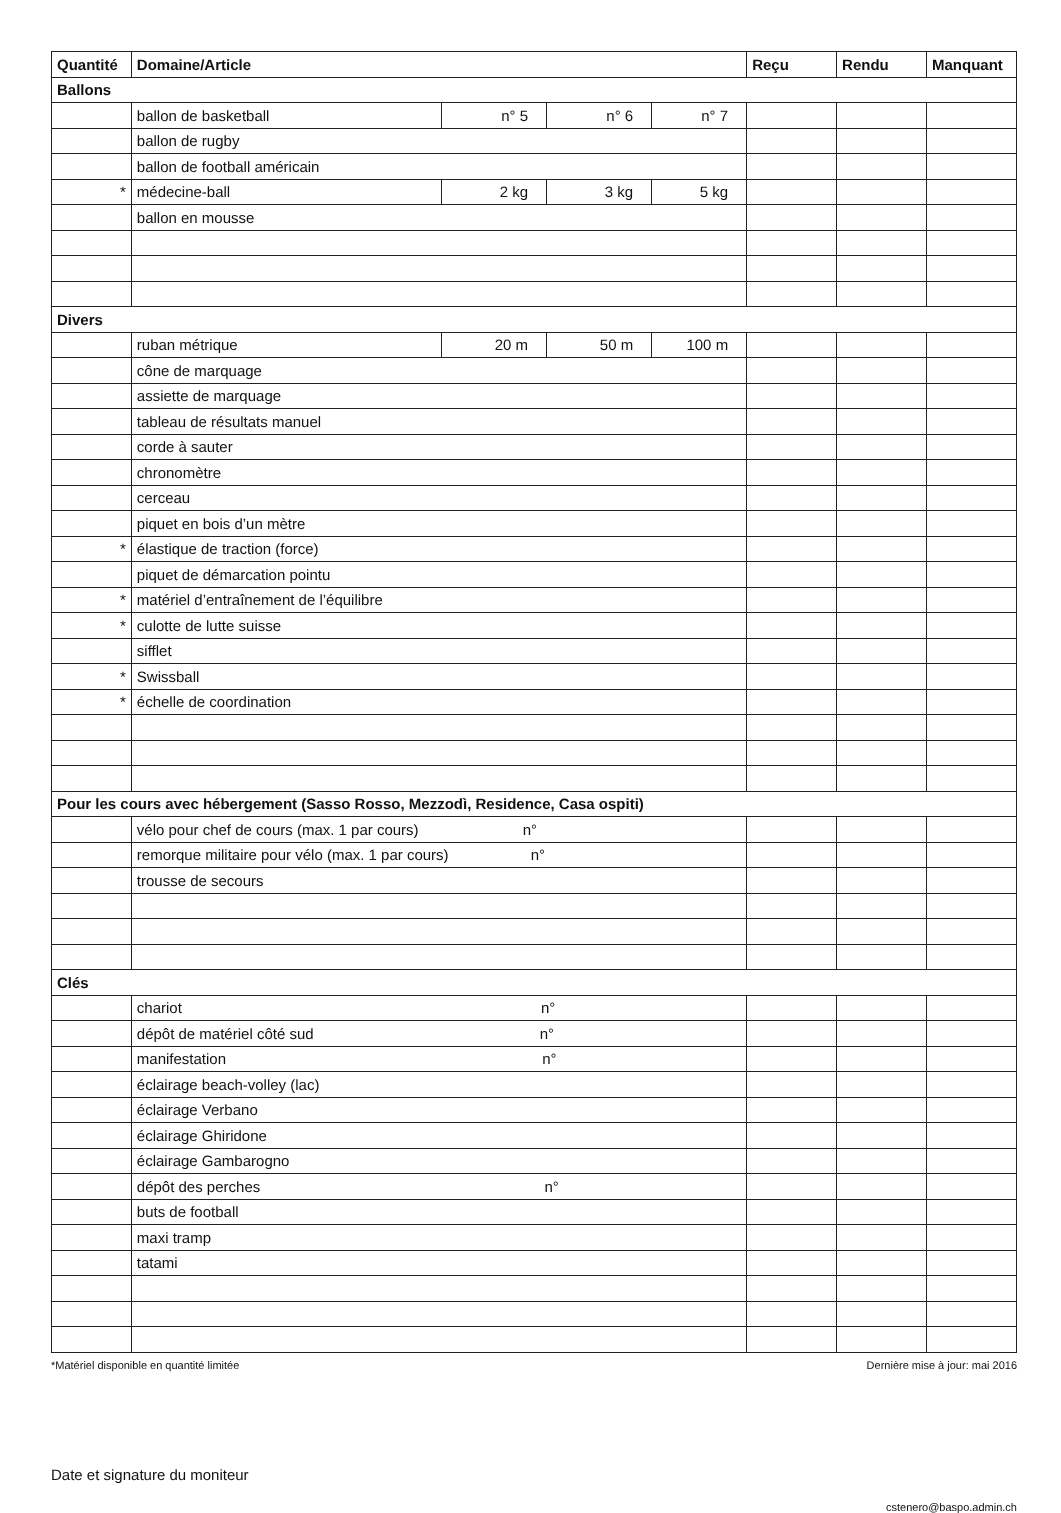| Quantité | Domaine/Article | | | | Reçu | Rendu | Manquant |
| --- | --- | --- | --- | --- | --- | --- | --- |
| Ballons | | | | | | | |
| | ballon de basketball | n° 5 | n° 6 | n° 7 | | | |
| | ballon de rugby | | | | | | |
| | ballon de football américain | | | | | | |
| * | médecine-ball | 2 kg | 3 kg | 5 kg | | | |
| | ballon en mousse | | | | | | |
| Divers | | | | | | | |
| | ruban métrique | 20 m | 50 m | 100 m | | | |
| | cône de marquage | | | | | | |
| | assiette de marquage | | | | | | |
| | tableau de résultats manuel | | | | | | |
| | corde à sauter | | | | | | |
| | chronomètre | | | | | | |
| | cerceau | | | | | | |
| | piquet en bois d’un mètre | | | | | | |
| * | élastique de traction (force) | | | | | | |
| | piquet de démarcation pointu | | | | | | |
| * | matériel d’entraînement de l’équilibre | | | | | | |
| * | culotte de lutte suisse | | | | | | |
| | sifflet | | | | | | |
| * | Swissball | | | | | | |
| * | échelle de coordination | | | | | | |
| Pour les cours avec hébergement (Sasso Rosso, Mezzodì, Residence, Casa ospiti) | | | | | | | |
| | vélo pour chef de cours (max. 1 par cours) n° | | | | | | |
| | remorque militaire pour vélo (max. 1 par cours) n° | | | | | | |
| | trousse de secours | | | | | | |
| Clés | | | | | | | |
| | chariot n° | | | | | | |
| | dépôt de matériel côté sud n° | | | | | | |
| | manifestation n° | | | | | | |
| | éclairage beach-volley (lac) | | | | | | |
| | éclairage Verbano | | | | | | |
| | éclairage Ghiridone | | | | | | |
| | éclairage Gambarogno | | | | | | |
| | dépôt des perches n° | | | | | | |
| | buts de football | | | | | | |
| | maxi tramp | | | | | | |
| | tatami | | | | | | |
*Matériel disponible en quantité limitée Dernière mise à jour: mai 2016
Date et signature du moniteur
cstenero@baspo.admin.ch